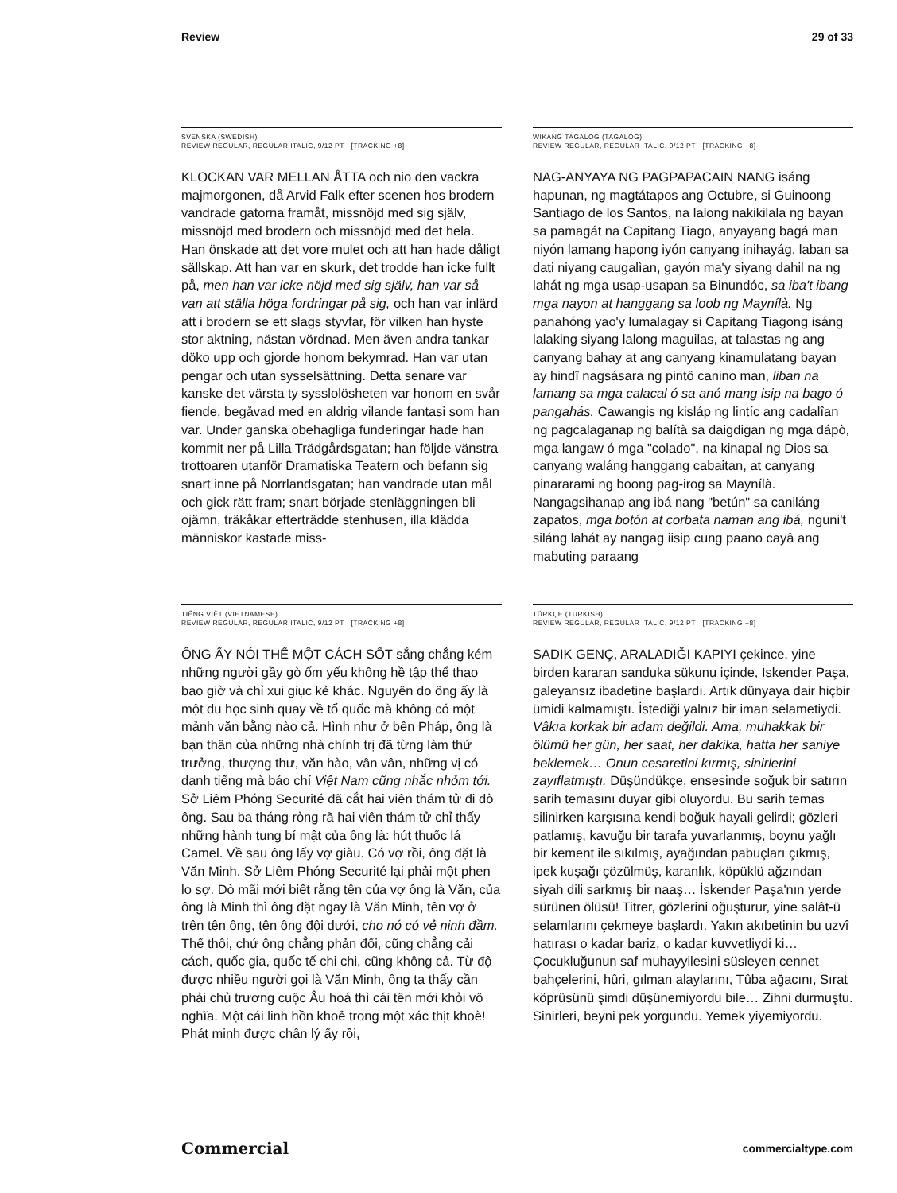Review 29 of 33
SVENSKA (SWEDISH)
REVIEW REGULAR, REGULAR ITALIC, 9/12 PT [TRACKING +8]
KLOCKAN VAR MELLAN ÅTTA och nio den vackra majmorgonen, då Arvid Falk efter scenen hos brodern vandrade gatorna framåt, missnöjd med sig själv, missnöjd med brodern och missnöjd med det hela. Han önskade att det vore mulet och att han hade dåligt sällskap. Att han var en skurk, det trodde han icke fullt på, men han var icke nöjd med sig själv, han var så van att ställa höga fordringar på sig, och han var inlärd att i brodern se ett slags styvfar, för vilken han hyste stor aktning, nästan vördnad. Men även andra tankar döko upp och gjorde honom bekymrad. Han var utan pengar och utan sysselsättning. Detta senare var kanske det värsta ty sysslolösheten var honom en svår fiende, begåvad med en aldrig vilande fantasi som han var. Under ganska obehagliga funderingar hade han kommit ner på Lilla Trädgårdsgatan; han följde vänstra trottoaren utanför Dramatiska Teatern och befann sig snart inne på Norrlandsgatan; han vandrade utan mål och gick rätt fram; snart började stenläggningen bli ojämn, träkåkar efterträdde stenhusen, illa klädda människor kastade miss-
WIKANG TAGALOG (TAGALOG)
REVIEW REGULAR, REGULAR ITALIC, 9/12 PT [TRACKING +8]
NAG-ANYAYA NG PAGPAPACAIN NANG isáng hapunan, ng magtátapos ang Octubre, si Guinoong Santiago de los Santos, na lalong nakikilala ng bayan sa pamagát na Capitang Tiago, anyayang bagá man niyón lamang hapong iyón canyang inihayág, laban sa dati niyang caugalìan, gayón ma'y siyang dahil na ng lahát ng mga usap-usapan sa Binundóc, sa iba't ibang mga nayon at hanggang sa loob ng Maynílà. Ng panahóng yao'y lumalagay si Capitang Tiagong isáng lalaking siyang lalong maguilas, at talastas ng ang canyang bahay at ang canyang kinamulatang bayan ay hindî nagsásara ng pintô canino man, liban na lamang sa mga calacal ó sa anó mang isip na bago ó pangahás. Cawangis ng kisláp ng lintíc ang cadalîan ng pagcalaganap ng balítà sa daigdigan ng mga dápò, mga langaw ó mga "colado", na kinapal ng Dios sa canyang waláng hanggang cabaitan, at canyang pinararami ng boong pag-irog sa Maynílà. Nangagsihanap ang ibá nang "betún" sa caniláng zapatos, mga botón at corbata naman ang ibá, nguni't siláng lahát ay nangag iisip cung paano cayâ ang mabuting paraang
TIẾNG VIỆT (VIETNAMESE)
REVIEW REGULAR, REGULAR ITALIC, 9/12 PT [TRACKING +8]
ÔNG ẤY NÓI THẾ MỘT CÁCH SỐT sắng chẳng kém những người gầy gò ốm yếu không hề tập thể thao bao giờ và chỉ xui giục kẻ khác. Nguyên do ông ấy là một du học sinh quay về tổ quốc mà không có một mảnh văn bằng nào cả. Hình như ở bên Pháp, ông là bạn thân của những nhà chính trị đã từng làm thứ trưởng, thượng thư, văn hào, vân vân, những vị có danh tiếng mà báo chí Việt Nam cũng nhắc nhỏm tới. Sở Liêm Phóng Securité đã cắt hai viên thám tử đi dò ông. Sau ba tháng ròng rã hai viên thám tử chỉ thấy những hành tung bí mật của ông là: hút thuốc lá Camel. Về sau ông lấy vợ giàu. Có vợ rồi, ông đặt là Văn Minh. Sở Liêm Phóng Securité lại phải một phen lo sợ. Dò mãi mới biết rằng tên của vợ ông là Văn, của ông là Minh thì ông đặt ngay là Văn Minh, tên vợ ở trên tên ông, tên ông đội dưới, cho nó có vẻ nịnh đầm. Thế thôi, chứ ông chẳng phản đối, cũng chẳng cải cách, quốc gia, quốc tế chi chi, cũng không cả. Từ độ được nhiều người gọi là Văn Minh, ông ta thấy cần phải chủ trương cuộc Âu hoá thì cái tên mới khỏi vô nghĩa. Một cái linh hồn khoẻ trong một xác thịt khoè! Phát minh được chân lý ấy rồi,
TÜRKÇE (TURKISH)
REVIEW REGULAR, REGULAR ITALIC, 9/12 PT [TRACKING +8]
SADIK GENÇ, ARALADIĞI KAPIYI çekince, yine birden kararan sanduka sükunu içinde, İskender Paşa, galeyansız ibadetine başlardı. Artık dünyaya dair hiçbir ümidi kalmamıştı. İstediği yalnız bir iman selametiydi. Vâkıa korkak bir adam değildi. Ama, muhakkak bir ölümü her gün, her saat, her dakika, hatta her saniye beklemek… Onun cesaretini kırmış, sinirlerini zayıflatmıştı. Düşündükçe, ensesinde soğuk bir satırın sarih temasını duyar gibi oluyordu. Bu sarih temas silinirken karşısına kendi boğuk hayali gelirdi; gözleri patlamış, kavuğu bir tarafa yuvarlanmış, boynu yağlı bir kement ile sıkılmış, ayağından pabuçları çıkmış, ipek kuşağı çözülmüş, karanlık, köpüklü ağzından siyah dili sarkmış bir naaş… İskender Paşa'nın yerde sürünen ölüsü! Titrer, gözlerini oğuşturur, yine salât-ü selamlarını çekmeye başlardı. Yakın akıbetinin bu uzvî hatırası o kadar bariz, o kadar kuvvetliydi ki… Çocukluğunun saf muhayyilesini süsleyen cennet bahçelerini, hûri, gılman alaylarını, Tûba ağacını, Sırat köprüsünü şimdi düşünemiyordu bile… Zihni durmuştu. Sinirleri, beyni pek yorgundu. Yemek yiyemiyordu.
Commercial commercialtype.com